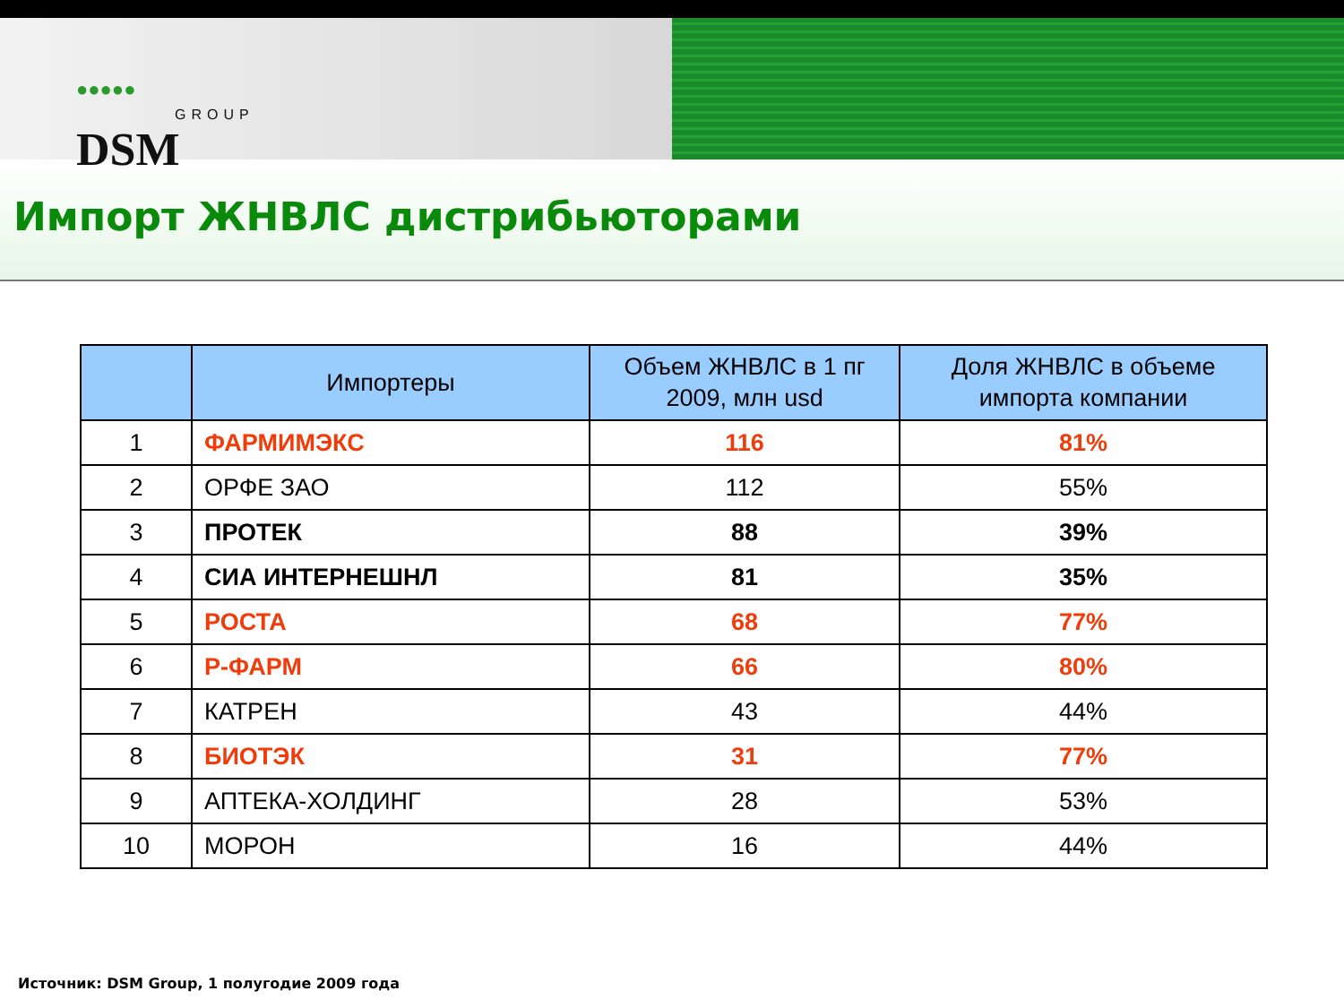●●●●●
GROUP
DSM
Импорт ЖНВЛС дистрибьюторами
| | Импортеры | Объем ЖНВЛС в 1 пг 2009, млн usd | Доля ЖНВЛС в объеме импорта компании |
| --- | --- | --- | --- |
| 1 | ФАРМИМЭКС | 116 | 81% |
| 2 | ОРФЕ ЗАО | 112 | 55% |
| 3 | ПРОТЕК | 88 | 39% |
| 4 | СИА ИНТЕРНЕШНЛ | 81 | 35% |
| 5 | РОСТА | 68 | 77% |
| 6 | Р-ФАРМ | 66 | 80% |
| 7 | КАТРЕН | 43 | 44% |
| 8 | БИОТЭК | 31 | 77% |
| 9 | АПТЕКА-ХОЛДИНГ | 28 | 53% |
| 10 | МОРОН | 16 | 44% |
Источник: DSM Group, 1 полугодие 2009 года